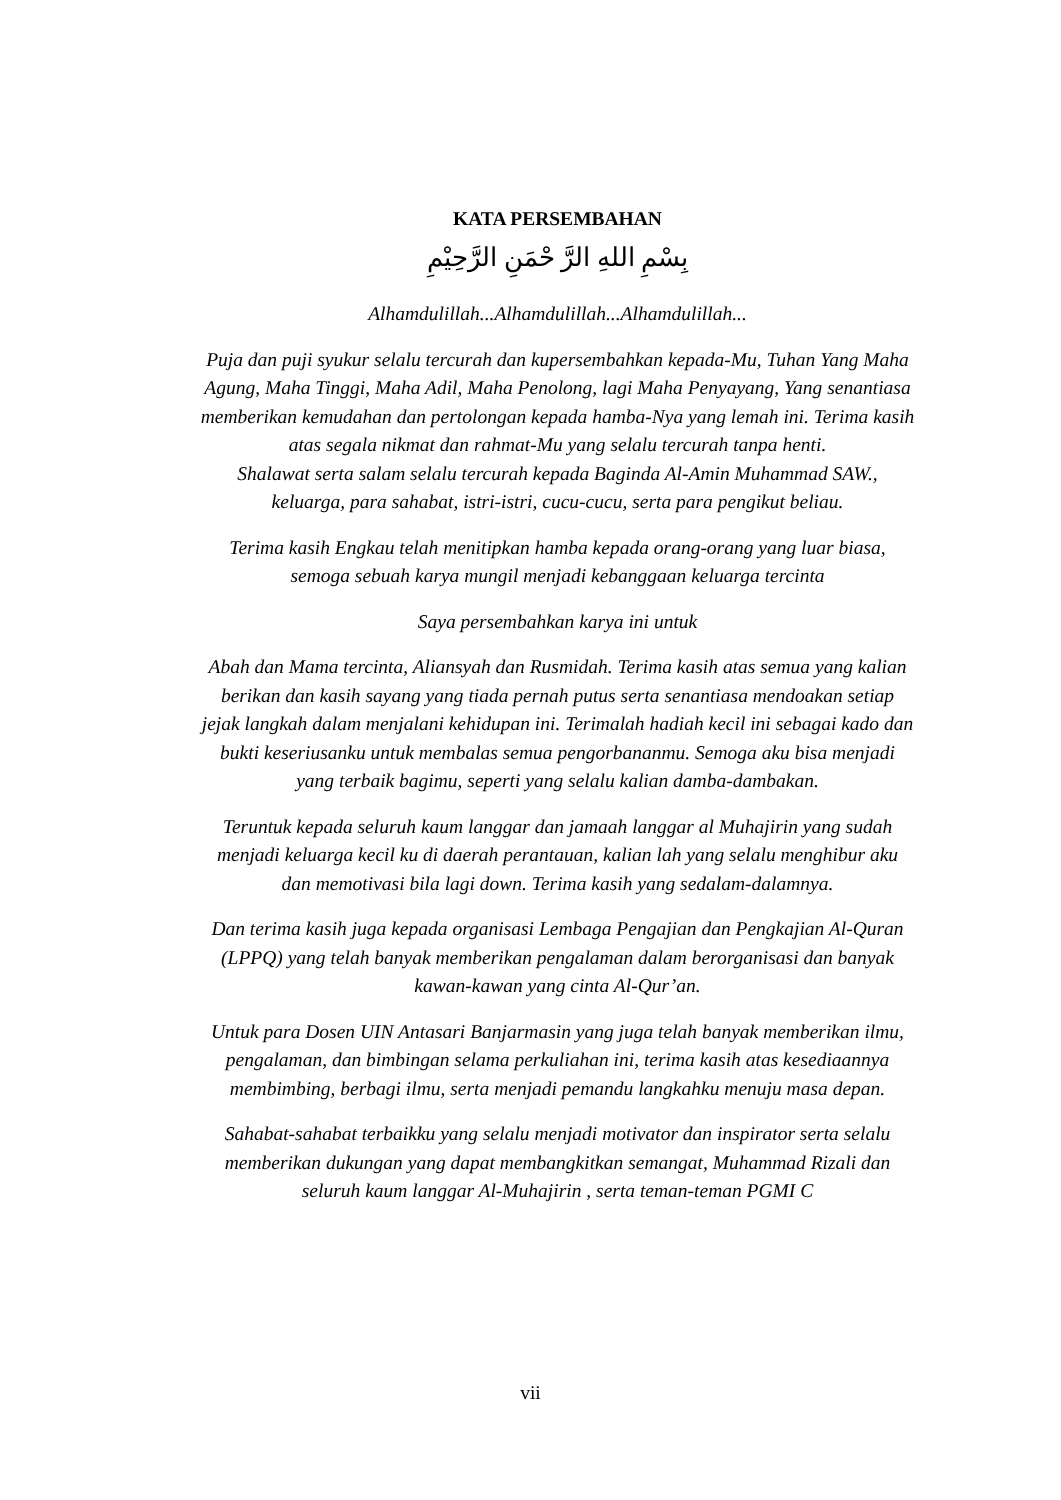KATA PERSEMBAHAN
بِسْمِ اللهِ الرَّ حْمَنِ الرَّحِيْمِ
Alhamdulillah...Alhamdulillah...Alhamdulillah...
Puja dan puji syukur selalu tercurah dan kupersembahkan kepada-Mu, Tuhan Yang Maha Agung, Maha Tinggi, Maha Adil, Maha Penolong, lagi Maha Penyayang, Yang senantiasa memberikan kemudahan dan pertolongan kepada hamba-Nya yang lemah ini. Terima kasih atas segala nikmat dan rahmat-Mu yang selalu tercurah tanpa henti.
Shalawat serta salam selalu tercurah kepada Baginda Al-Amin Muhammad SAW., keluarga, para sahabat, istri-istri, cucu-cucu, serta para pengikut beliau.
Terima kasih Engkau telah menitipkan hamba kepada orang-orang yang luar biasa, semoga sebuah karya mungil menjadi kebanggaan keluarga tercinta
Saya persembahkan karya ini untuk
Abah dan Mama tercinta, Aliansyah dan Rusmidah. Terima kasih atas semua yang kalian berikan dan kasih sayang yang tiada pernah putus serta senantiasa mendoakan setiap jejak langkah dalam menjalani kehidupan ini. Terimalah hadiah kecil ini sebagai kado dan bukti keseriusanku untuk membalas semua pengorbananmu. Semoga aku bisa menjadi yang terbaik bagimu, seperti yang selalu kalian damba-dambakan.
Teruntuk kepada seluruh kaum langgar dan jamaah langgar al Muhajirin yang sudah menjadi keluarga kecil ku di daerah perantauan, kalian lah yang selalu menghibur aku dan memotivasi bila lagi down. Terima kasih yang sedalam-dalamnya.
Dan terima kasih juga kepada organisasi Lembaga Pengajian dan Pengkajian Al-Quran (LPPQ) yang telah banyak memberikan pengalaman dalam berorganisasi dan banyak kawan-kawan yang cinta Al-Qur’an.
Untuk para Dosen UIN Antasari Banjarmasin yang juga telah banyak memberikan ilmu, pengalaman, dan bimbingan selama perkuliahan ini, terima kasih atas kesediaannya membimbing, berbagi ilmu, serta menjadi pemandu langkahku menuju masa depan.
Sahabat-sahabat terbaikku yang selalu menjadi motivator dan inspirator serta selalu memberikan dukungan yang dapat membangkitkan semangat, Muhammad Rizali dan seluruh kaum langgar Al-Muhajirin , serta teman-teman PGMI C
vii